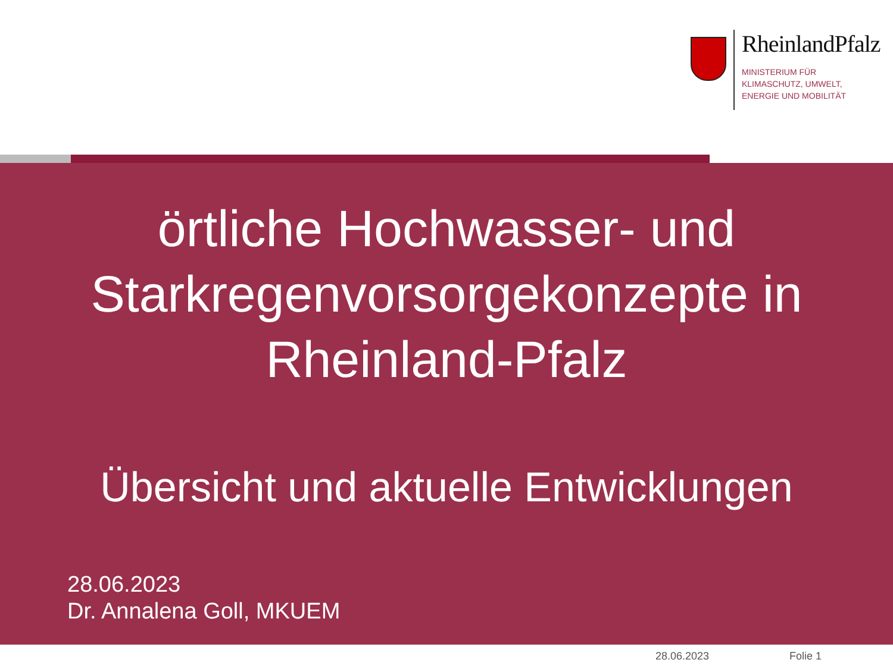RheinlandPfalz
MINISTERIUM FÜR
KLIMASCHUTZ, UMWELT,
ENERGIE UND MOBILITÄT
örtliche Hochwasser- und Starkregenvorsorgekonzepte in Rheinland-Pfalz
Übersicht und aktuelle Entwicklungen
28.06.2023
Dr. Annalena Goll, MKUEM
28.06.2023 Folie 1